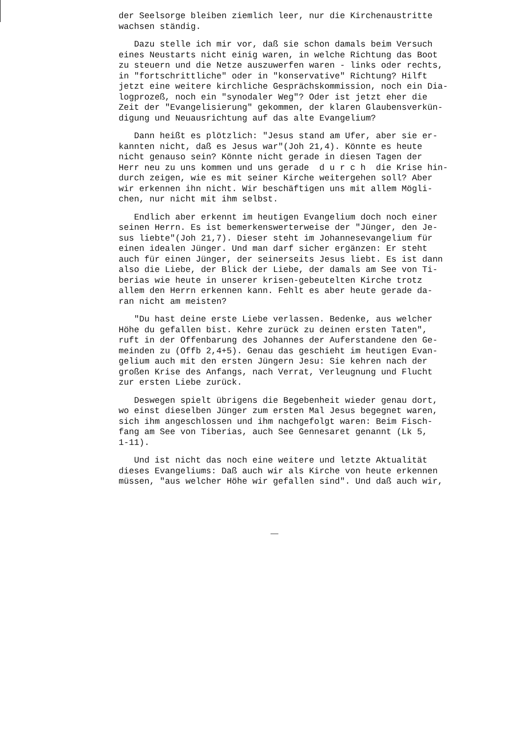der Seelsorge bleiben ziemlich leer, nur die Kirchenaustritte wachsen ständig.
Dazu stelle ich mir vor, daß sie schon damals beim Versuch eines Neustarts nicht einig waren, in welche Richtung das Boot zu steuern und die Netze auszuwerfen waren - links oder rechts, in "fortschrittliche" oder in "konservative" Richtung? Hilft jetzt eine weitere kirchliche Gesprächskommission, noch ein Dia- logprozeß, noch ein "synodaler Weg"? Oder ist jetzt eher die Zeit der "Evangelisierung" gekommen, der klaren Glaubensverkün- digung und Neuausrichtung auf das alte Evangelium?
Dann heißt es plötzlich: "Jesus stand am Ufer, aber sie er- kannten nicht, daß es Jesus war"(Joh 21,4). Könnte es heute nicht genauso sein? Könnte nicht gerade in diesen Tagen der Herr neu zu uns kommen und uns gerade d u r c h die Krise hin- durch zeigen, wie es mit seiner Kirche weitergehen soll? Aber wir erkennen ihn nicht. Wir beschäftigen uns mit allem Mögli- chen, nur nicht mit ihm selbst.
Endlich aber erkennt im heutigen Evangelium doch noch einer seinen Herrn. Es ist bemerkenswerterweise der "Jünger, den Je- sus liebte"(Joh 21,7). Dieser steht im Johannesevangelium für einen idealen Jünger. Und man darf sicher ergänzen: Er steht auch für einen Jünger, der seinerseits Jesus liebt. Es ist dann also die Liebe, der Blick der Liebe, der damals am See von Ti- berias wie heute in unserer krisen-gebeutelten Kirche trotz allem den Herrn erkennen kann. Fehlt es aber heute gerade da- ran nicht am meisten?
"Du hast deine erste Liebe verlassen. Bedenke, aus welcher Höhe du gefallen bist. Kehre zurück zu deinen ersten Taten", ruft in der Offenbarung des Johannes der Auferstandene den Ge- meinden zu (Offb 2,4+5). Genau das geschieht im heutigen Evan- gelium auch mit den ersten Jüngern Jesu: Sie kehren nach der großen Krise des Anfangs, nach Verrat, Verleugnung und Flucht zur ersten Liebe zurück.
Deswegen spielt übrigens die Begebenheit wieder genau dort, wo einst dieselben Jünger zum ersten Mal Jesus begegnet waren, sich ihm angeschlossen und ihm nachgefolgt waren: Beim Fisch- fang am See von Tiberias, auch See Gennesaret genannt (Lk 5, 1-11).
Und ist nicht das noch eine weitere und letzte Aktualität dieses Evangeliums: Daß auch wir als Kirche von heute erkennen müssen, "aus welcher Höhe wir gefallen sind". Und daß auch wir,